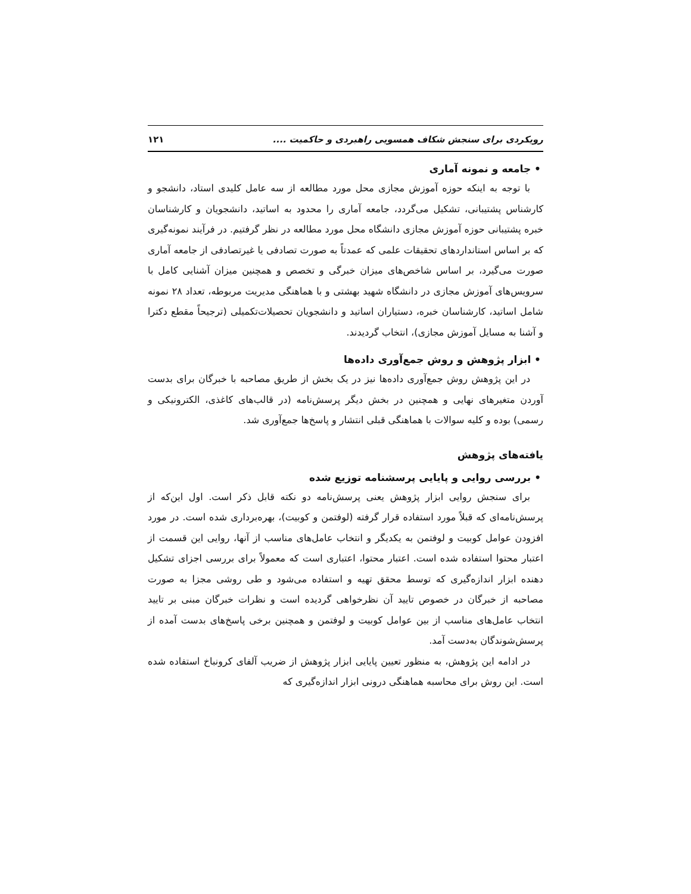رویکردی برای سنجش شکاف همسویی راهبردی و حاکمیت .... ۱۲۱
• جامعه و نمونه آماری
با توجه به اینکه حوزه آموزش مجازی محل مورد مطالعه از سه عامل کلیدی استاد، دانشجو و کارشناس پشتیبانی، تشکیل می‌گردد، جامعه آماری را محدود به اساتید، دانشجویان و کارشناسان خبره پشتیبانی حوزه آموزش مجازی دانشگاه محل مورد مطالعه در نظر گرفتیم. در فرآیند نمونه‌گیری که بر اساس استانداردهای تحقیقات علمی که عمدتاً به صورت تصادفی یا غیرتصادفی از جامعه آماری صورت می‌گیرد، بر اساس شاخص‌های میزان خبرگی و تخصص و همچنین میزان آشنایی کامل با سرویس‌های آموزش مجازی در دانشگاه شهید بهشتی و با هماهنگی مدیریت مربوطه، تعداد ۲۸ نمونه شامل اساتید، کارشناسان خبره، دستیاران اساتید و دانشجویان تحصیلات‌تکمیلی (ترجیحاً مقطع دکترا و آشنا به مسایل آموزش مجازی)، انتخاب گردیدند.
• ابزار پژوهش و روش جمع‌آوری داده‌ها
در این پژوهش روش جمع‌آوری داده‌ها نیز در یک بخش از طریق مصاحبه با خبرگان برای بدست آوردن متغیرهای نهایی و همچنین در بخش دیگر پرسش‌نامه (در قالب‌های کاغذی، الکترونیکی و رسمی) بوده و کلیه سوالات با هماهنگی قبلی انتشار و پاسخ‌ها جمع‌آوری شد.
یافته‌های پژوهش
• بررسی روایی و پایایی پرسشنامه توزیع شده
برای سنجش روایی ابزار پژوهش یعنی پرسش‌نامه دو نکته قابل ذکر است. اول این‌که از پرسش‌نامه‌ای که قبلاً مورد استفاده قرار گرفته (لوفتمن و کوبیت)، بهره‌برداری شده است. در مورد افزودن عوامل کوبیت و لوفتمن به یکدیگر و انتخاب عامل‌های مناسب از آنها، روایی این قسمت از اعتبار محتوا استفاده شده است. اعتبار محتوا، اعتباری است که معمولاً برای بررسی اجزای تشکیل دهنده ابزار اندازه‌گیری که توسط محقق تهیه و استفاده می‌شود و طی روشی مجزا به صورت مصاحبه از خبرگان در خصوص تایید آن نظرخواهی گردیده است و نظرات خبرگان مبنی بر تایید انتخاب عامل‌های مناسب از بین عوامل کوبیت و لوفتمن و همچنین برخی پاسخ‌های بدست آمده از پرسش‌شوندگان به‌دست آمد.
در ادامه این پژوهش، به منظور تعیین پایایی ابزار پژوهش از ضریب آلفای کرونباخ استفاده شده است. این روش برای محاسبه هماهنگی درونی ابزار اندازه‌گیری که